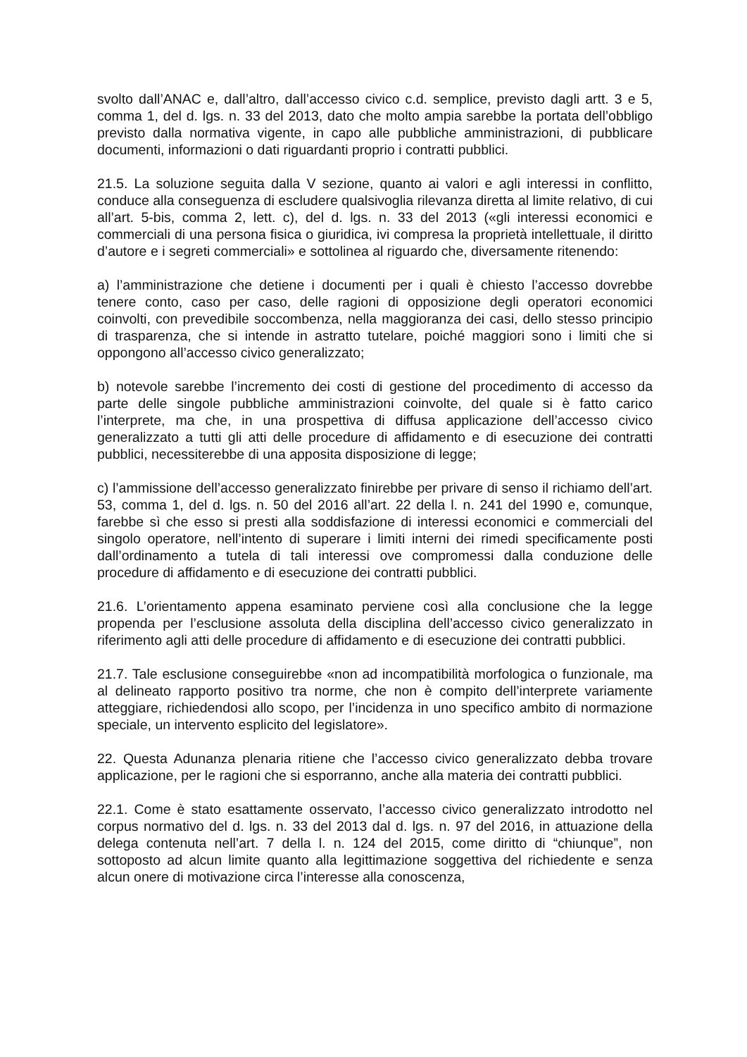svolto dall’ANAC e, dall’altro, dall’accesso civico c.d. semplice, previsto dagli artt. 3 e 5, comma 1, del d. lgs. n. 33 del 2013, dato che molto ampia sarebbe la portata dell’obbligo previsto dalla normativa vigente, in capo alle pubbliche amministrazioni, di pubblicare documenti, informazioni o dati riguardanti proprio i contratti pubblici.
21.5. La soluzione seguita dalla V sezione, quanto ai valori e agli interessi in conflitto, conduce alla conseguenza di escludere qualsivoglia rilevanza diretta al limite relativo, di cui all’art. 5-bis, comma 2, lett. c), del d. lgs. n. 33 del 2013 («gli interessi economici e commerciali di una persona fisica o giuridica, ivi compresa la proprietà intellettuale, il diritto d’autore e i segreti commerciali» e sottolinea al riguardo che, diversamente ritenendo:
a) l’amministrazione che detiene i documenti per i quali è chiesto l’accesso dovrebbe tenere conto, caso per caso, delle ragioni di opposizione degli operatori economici coinvolti, con prevedibile soccombenza, nella maggioranza dei casi, dello stesso principio di trasparenza, che si intende in astratto tutelare, poiché maggiori sono i limiti che si oppongono all’accesso civico generalizzato;
b) notevole sarebbe l’incremento dei costi di gestione del procedimento di accesso da parte delle singole pubbliche amministrazioni coinvolte, del quale si è fatto carico l’interprete, ma che, in una prospettiva di diffusa applicazione dell’accesso civico generalizzato a tutti gli atti delle procedure di affidamento e di esecuzione dei contratti pubblici, necessiterebbe di una apposita disposizione di legge;
c) l’ammissione dell’accesso generalizzato finirebbe per privare di senso il richiamo dell’art. 53, comma 1, del d. lgs. n. 50 del 2016 all’art. 22 della l. n. 241 del 1990 e, comunque, farebbe sì che esso si presti alla soddisfazione di interessi economici e commerciali del singolo operatore, nell’intento di superare i limiti interni dei rimedi specificamente posti dall’ordinamento a tutela di tali interessi ove compromessi dalla conduzione delle procedure di affidamento e di esecuzione dei contratti pubblici.
21.6. L’orientamento appena esaminato perviene così alla conclusione che la legge propenda per l’esclusione assoluta della disciplina dell’accesso civico generalizzato in riferimento agli atti delle procedure di affidamento e di esecuzione dei contratti pubblici.
21.7. Tale esclusione conseguirebbe «non ad incompatibilità morfologica o funzionale, ma al delineato rapporto positivo tra norme, che non è compito dell’interprete variamente atteggiare, richiedendosi allo scopo, per l’incidenza in uno specifico ambito di normazione speciale, un intervento esplicito del legislatore».
22. Questa Adunanza plenaria ritiene che l’accesso civico generalizzato debba trovare applicazione, per le ragioni che si esporranno, anche alla materia dei contratti pubblici.
22.1. Come è stato esattamente osservato, l’accesso civico generalizzato introdotto nel corpus normativo del d. lgs. n. 33 del 2013 dal d. lgs. n. 97 del 2016, in attuazione della delega contenuta nell’art. 7 della l. n. 124 del 2015, come diritto di “chiunque”, non sottoposto ad alcun limite quanto alla legittimazione soggettiva del richiedente e senza alcun onere di motivazione circa l’interesse alla conoscenza,